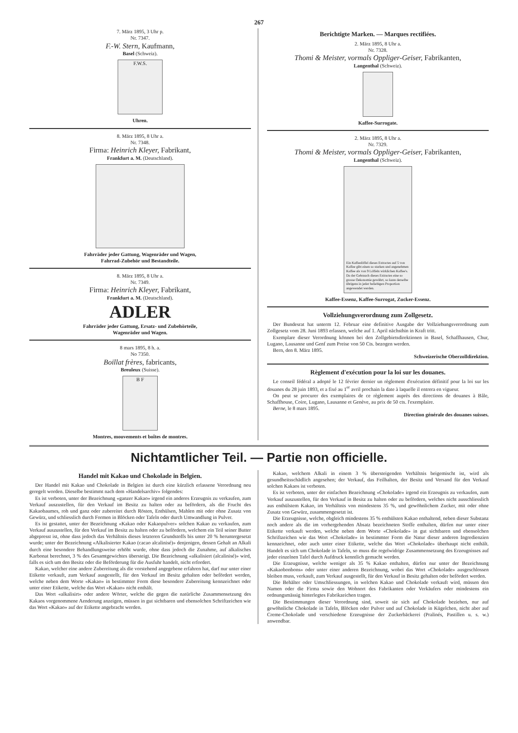267
7. März 1895, 3 Uhr p.
Nr. 7347.
F.-W. Stern, Kaufmann,
Basel (Schweiz).
F.W.S.
Uhren.
8. März 1895, 8 Uhr a.
Nr. 7348.
Firma: Heinrich Kleyer, Fabrikant,
Frankfurt a. M. (Deutschland).
Fahrräder jeder Gattung, Wagenräder und Wagen,
Fahrrad-Zubehör und Bestandteile.
8. März 1895, 8 Uhr a.
Nr. 7349.
Firma: Heinrich Kleyer, Fabrikant,
Frankfurt a. M. (Deutschland).
ADLER
Fahrräder jeder Gattung, Ersatz- und Zubehörteile,
Wagenräder und Wagen.
8 mars 1895, 8 h. a.
No 7350.
Boillat frères, fabricants,
Breuleux (Suisse).
B F
Montres, mouvements et boîtes de montres.
Berichtigte Marken. — Marques rectifiées.
2. März 1895, 8 Uhr a.
Nr. 7328.
Thomi & Meister, vormals Oppliger-Geiser, Fabrikanten,
Langenthal (Schweiz).
Kaffee-Surrogate.
2. März 1895, 8 Uhr a.
Nr. 7329.
Thomi & Meister, vormals Oppliger-Geiser, Fabrikanten,
Langenthal (Schweiz).
Ein Kaffeelöffel dieses Extractes auf 5 von Kaffee gibt einen so starken und angenehmen Kaffee als von 9 Löffeln wirklichen Kaffee's. Da der Gebrauch dieses Extractes eine so grosse Oekonomie gewährt, so kann derselbe übrigens in jeder beliebigen Proportion angewendet werden.
Kaffee-Essenz, Kaffee-Surrogat, Zucker-Essenz.
Vollziehungsverordnung zum Zollgesetz.
Der Bundesrat hat unterm 12. Februar eine definitive Ausgabe der Vollziehungsverordnung zum Zollgesetz vom 28. Juni 1893 erlassen, welche auf 1. April nächsthin in Kraft tritt.
Exemplare dieser Verordnung können bei den Zollgebietsdirektionen in Basel, Schaffhausen, Chur, Lugano, Lausanne und Genf zum Preise von 50 Cts. bezogen werden.
Bern, den 8. März 1895.
Schweizerische Oberzolldirektion.
Règlement d'exécution pour la loi sur les douanes.
Le conseil fédéral a adopté le 12 février dernier un règlement d'exécution définitif pour la loi sur les douanes du 28 juin 1893, et a fixé au 1<sup>er</sup> avril prochain la date à laquelle il entrera en vigueur.
On peut se procurer des exemplaires de ce règlement auprès des directions de douanes à Bâle, Schaffhouse, Coire, Lugano, Lausanne et Genève, au prix de 50 cts. l'exemplaire.
Berne, le 8 mars 1895.
Direction générale des douanes suisses.
Nichtamtlicher Teil. — Partie non officielle.
Handel mit Kakao und Chokolade in Belgien.
Der Handel mit Kakao und Chokolade in Belgien ist durch eine kürzlich erlassene Verordnung neu geregelt worden. Dieselbe bestimmt nach dem «Handelsarchiv» folgendes:
Es ist verboten, unter der Bezeichnung «ganzer Kakao» irgend ein anderes Erzeugnis zu verkaufen, zum Verkauf auszustellen, für den Verkauf im Besitz zu halten oder zu befördern, als die Frucht des Kakaobaumes, roh und ganz oder zubereitet durch Rösten, Enthülsen, Mahlen mit oder ohne Zusatz von Gewürz, und schliesslich durch Formen in Blöcken oder Tafeln oder durch Umwandlung in Pulver.
Es ist gestattet, unter der Bezeichnung «Kakao oder Kakaopulver» solchen Kakao zu verkaufen, zum Verkauf auszustellen, für den Verkauf im Besitz zu halten oder zu befördern, welchem ein Teil seiner Butter abgepresst ist, ohne dass jedoch das Verhältnis dieses letzteren Grundstoffs bis unter 20 % heruntergesetzt wurde; unter der Bezeichnung «Alkalisierter Kakao (cacao alcalinisé)» denjenigen, dessen Gehalt an Alkali durch eine besondere Behandlungsweise erhöht wurde, ohne dass jedoch die Zunahme, auf alkalisches Karbonat berechnet, 3 % des Gesamtgewichtes übersteigt. Die Bezeichnung «alkalisiert (alcalinisé)» wird, falls es sich um den Besitz oder die Beförderung für die Ausfuhr handelt, nicht erfordert.
Kakao, welcher eine andere Zubereitung als die vorstehend angegebene erfahren hat, darf nur unter einer Etikette verkauft, zum Verkauf ausgestellt, für den Verkauf im Besitz gehalten oder befördert werden, welche neben dem Worte «Kakao» in bestimmter Form diese besondere Zubereitung kennzeichnet oder unter einer Etikette, welche das Wort «Kakao» nicht enthält.
Das Wort «alkalisirt» oder andere Wörter, welche die gegen die natürliche Zusammensetzung des Kakaos vorgenommene Aenderung anzeigen, müssen in gut sichtbaren und ebensolchen Schriftzeichen wie das Wort «Kakao» auf der Etikette angebracht werden.
Kakao, welchem Alkali in einem 3 % übersteigenden Verhältnis beigemischt ist, wird als gesundheitsschädlich angesehen; der Verkauf, das Feilhalten, der Besitz und Versand für den Verkauf solchen Kakaos ist verboten.
Es ist verboten, unter der einfachen Bezeichnung «Chokolade» irgend ein Erzeugnis zu verkaufen, zum Verkauf auszustellen, für den Verkauf in Besitz zu halten oder zu befördern, welches nicht ausschliesslich aus enthülstem Kakao, im Verhältnis von mindestens 35 %, und gewöhnlichem Zucker, mit oder ohne Zusatz von Gewürz, zusammengesetzt ist.
Die Erzeugnisse, welche, obgleich mindestens 35 % enthülsten Kakao enthaltend, neben dieser Substanz noch andere als die im vorhergehenden Absatz bezeichneten Stoffe enthalten, dürfen nur unter einer Etikette verkauft werden, welche neben dem Worte «Chokolade» in gut sichtbaren und ebensolchen Schriftzeichen wie das Wort «Chokolade» in bestimmter Form die Natur dieser anderen Ingredienzien kennzeichnet, oder auch unter einer Etikette, welche das Wort «Chokolade» überhaupt nicht enthält. Handelt es sich um Chokolade in Tafeln, so muss die regelwidrige Zusammensetzung des Erzeugnisses auf jeder einzelnen Tafel durch Aufdruck kenntlich gemacht werden.
Die Erzeugnisse, welche weniger als 35 % Kakao enthalten, dürfen nur unter der Bezeichnung «Kakaobonbons» oder unter einer anderen Bezeichnung, wobei das Wort «Chokolade» ausgeschlossen bleiben muss, verkauft, zum Verkauf ausgestellt, für den Verkauf in Besitz gehalten oder befördert werden.
Die Behälter oder Umschliessungen, in welchen Kakao und Chokolade verkauft wird, müssen den Namen oder die Firma sowie den Wohnort des Fabrikanten oder Verkäufers oder mindestens ein ordnungsmässig hinterlegtes Fabrikzeichen tragen.
Die Bestimmungen dieser Verordnung sind, soweit sie sich auf Chokolade beziehen, nur auf gewöhnliche Chokolade in Tafeln, Blöcken oder Pulver und auf Chokolade in Kügelchen, nicht aber auf Creme-Chokolade und verschiedene Erzeugnisse der Zuckerbäckerei (Pralinés, Pastillen u. s. w.) anwendbar.